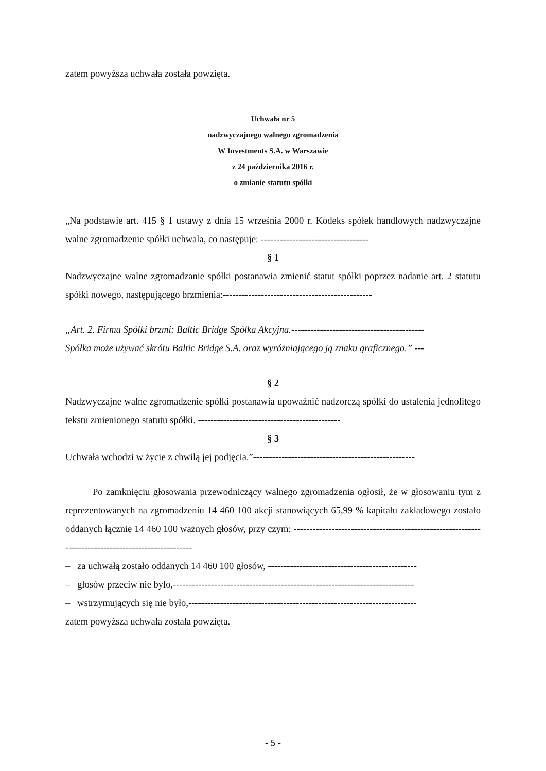zatem powyższa uchwała została powzięta.
Uchwała nr 5
nadzwyczajnego walnego zgromadzenia
W Investments S.A. w Warszawie
z 24 października 2016 r.
o zmianie statutu spółki
„Na podstawie art. 415 § 1 ustawy z dnia 15 września 2000 r. Kodeks spółek handlowych nadzwyczajne walne zgromadzenie spółki uchwala, co następuje: ----------------------------------
§ 1
Nadzwyczajne walne zgromadzanie spółki postanawia zmienić statut spółki poprzez nadanie art. 2 statutu spółki nowego, następującego brzmienia:-----------------------------------------------
„Art. 2. Firma Spółki brzmi: Baltic Bridge Spółka Akcyjna.------------------------------------------
Spółka może używać skrótu Baltic Bridge S.A. oraz wyróżniającego ją znaku graficznego.” ---
§ 2
Nadzwyczajne walne zgromadzenie spółki postanawia upoważnić nadzorczą spółki do ustalenia jednolitego tekstu zmienionego statutu spółki. ---------------------------------------------
§ 3
Uchwała wchodzi w życie z chwilą jej podjęcia.”---------------------------------------------------
Po zamknięciu głosowania przewodniczący walnego zgromadzenia ogłosił, że w głosowaniu tym z reprezentowanych na zgromadzeniu 14 460 100 akcji stanowiących 65,99 % kapitału zakładowego zostało oddanych łącznie 14 460 100 ważnych głosów, przy czym: ---------------------------------------------------------------------------------------------------
– za uchwałą zostało oddanych 14 460 100 głosów, -----------------------------------------------
– głosów przeciw nie było,----------------------------------------------------------------------------
– wstrzymujących się nie było,------------------------------------------------------------------------
zatem powyższa uchwała została powzięta.
- 5 -